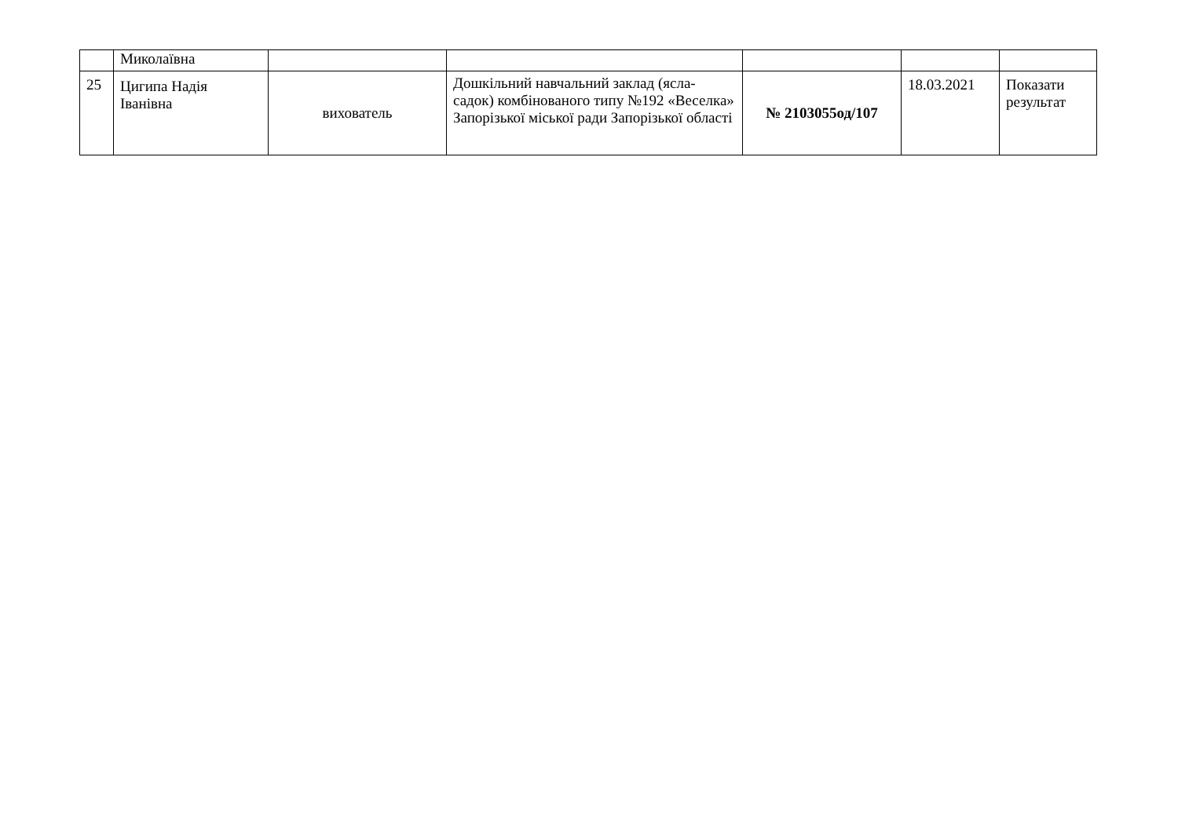| | Миколаївна | | | | | |
| 25 | Цигипа Надія Іванівна | вихователь | Дошкільний навчальний заклад (ясла-садок) комбінованого типу №192 «Веселка» Запорізької міської ради Запорізької області | № 2103055од/107 | 18.03.2021 | Показати результат |